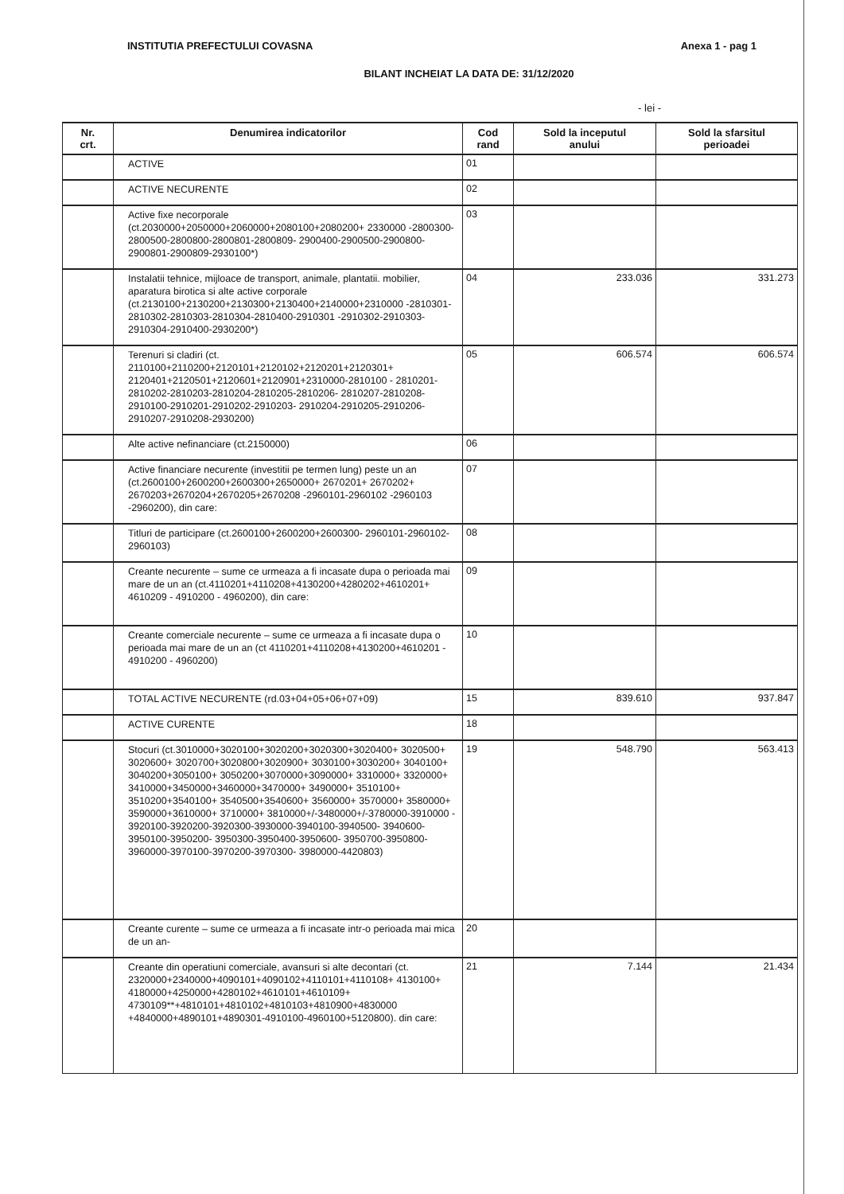INSTITUTIA PREFECTULUI COVASNA Anexa 1 - pag 1
BILANT INCHEIAT LA DATA DE: 31/12/2020
- lei -
| Nr. crt. | Denumirea indicatorilor | Cod rand | Sold la inceputul anului | Sold la sfarsitul perioadei |
| --- | --- | --- | --- | --- |
| | ACTIVE | 01 | | |
| | ACTIVE NECURENTE | 02 | | |
| | Active fixe necorporale (ct.2030000+2050000+2060000+2080100+2080200+ 2330000 -2800300-2800500-2800800-2800801-2800809- 2900400-2900500-2900800-2900801-2900809-2930100*) | 03 | | |
| | Instalatii tehnice, mijloace de transport, animale, plantatii. mobilier, aparatura birotica si alte active corporale (ct.2130100+2130200+2130300+2130400+2140000+2310000 -2810301-2810302-2810303-2810304-2810400-2910301 -2910302-2910303-2910304-2910400-2930200*) | 04 | 233.036 | 331.273 |
| | Terenuri si cladiri (ct. 2110100+2110200+2120101+2120102+2120201+2120301+ 2120401+2120501+2120601+2120901+2310000-2810100 - 2810201-2810202-2810203-2810204-2810205-2810206- 2810207-2810208-2910100-2910201-2910202-2910203- 2910204-2910205-2910206-2910207-2910208-2930200) | 05 | 606.574 | 606.574 |
| | Alte active nefinanciare (ct.2150000) | 06 | | |
| | Active financiare necurente (investitii pe termen lung) peste un an (ct.2600100+2600200+2600300+2650000+ 2670201+ 2670202+ 2670203+2670204+2670205+2670208 -2960101-2960102 -2960103 -2960200), din care: | 07 | | |
| | Titluri de participare (ct.2600100+2600200+2600300- 2960101-2960102-2960103) | 08 | | |
| | Creante necurente – sume ce urmeaza a fi incasate dupa o perioada mai mare de un an (ct.4110201+4110208+4130200+4280202+4610201+ 4610209 - 4910200 - 4960200), din care: | 09 | | |
| | Creante comerciale necurente – sume ce urmeaza a fi incasate dupa o perioada mai mare de un an (ct 4110201+4110208+4130200+4610201 - 4910200 - 4960200) | 10 | | |
| | TOTAL ACTIVE NECURENTE (rd.03+04+05+06+07+09) | 15 | 839.610 | 937.847 |
| | ACTIVE CURENTE | 18 | | |
| | Stocuri (ct.3010000+3020100+3020200+3020300+3020400+ 3020500+ 3020600+ 3020700+3020800+3020900+ 3030100+3030200+ 3040100+ 3040200+3050100+ 3050200+3070000+3090000+ 3310000+ 3320000+ 3410000+3450000+3460000+3470000+ 3490000+ 3510100+ 3510200+3540100+ 3540500+3540600+ 3560000+ 3570000+ 3580000+ 3590000+3610000+ 3710000+ 3810000+/-3480000+/-3780000-3910000 - 3920100-3920200-3920300-3930000-3940100-3940500- 3940600-3950100-3950200- 3950300-3950400-3950600- 3950700-3950800-3960000-3970100-3970200-3970300- 3980000-4420803) | 19 | 548.790 | 563.413 |
| | Creante curente – sume ce urmeaza a fi incasate intr-o perioada mai mica de un an- | 20 | | |
| | Creante din operatiuni comerciale, avansuri si alte decontari (ct. 2320000+2340000+4090101+4090102+4110101+4110108+ 4130100+ 4180000+4250000+4280102+4610101+4610109+ 4730109**+4810101+4810102+4810103+4810900+4830000 +4840000+4890101+4890301-4910100-4960100+5120800). din care: | 21 | 7.144 | 21.434 |